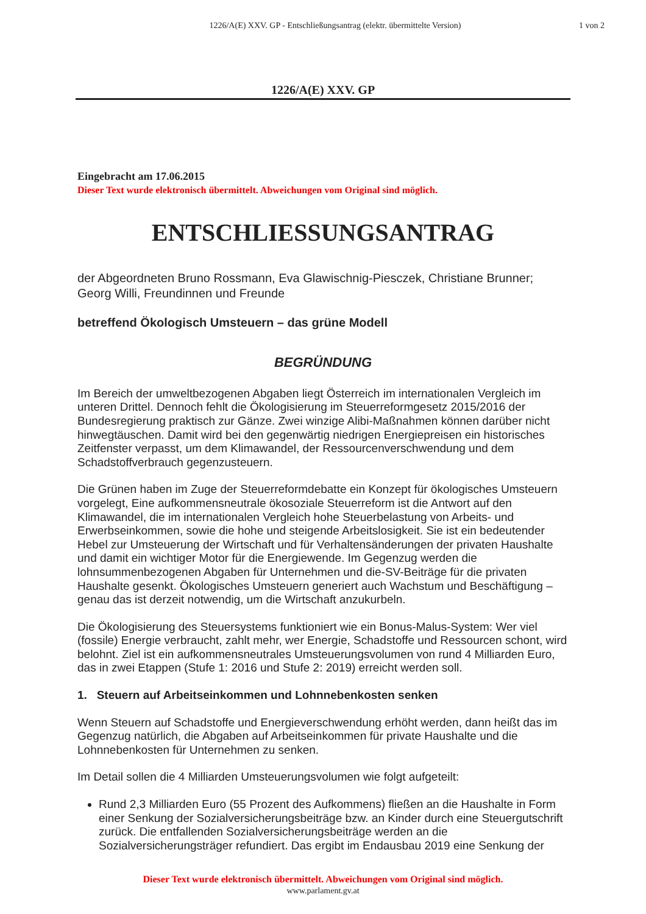1226/A(E) XXV. GP - Entschließungsantrag (elektr. übermittelte Version)
1 von 2
1226/A(E) XXV. GP
Eingebracht am 17.06.2015
Dieser Text wurde elektronisch übermittelt. Abweichungen vom Original sind möglich.
ENTSCHLIESSUNGSANTRAG
der Abgeordneten Bruno Rossmann, Eva Glawischnig-Piesczek, Christiane Brunner; Georg Willi, Freundinnen und Freunde
betreffend Ökologisch Umsteuern – das grüne Modell
BEGRÜNDUNG
Im Bereich der umweltbezogenen Abgaben liegt Österreich im internationalen Vergleich im unteren Drittel. Dennoch fehlt die Ökologisierung im Steuerreformgesetz 2015/2016 der Bundesregierung praktisch zur Gänze. Zwei winzige Alibi-Maßnahmen können darüber nicht hinwegtäuschen. Damit wird bei den gegenwärtig niedrigen Energiepreisen ein historisches Zeitfenster verpasst, um dem Klimawandel, der Ressourcenverschwendung und dem Schadstoffverbrauch gegenzusteuern.
Die Grünen haben im Zuge der Steuerreformdebatte ein Konzept für ökologisches Umsteuern vorgelegt, Eine aufkommensneutrale ökosoziale Steuerreform ist die Antwort auf den Klimawandel, die im internationalen Vergleich hohe Steuerbelastung von Arbeits- und Erwerbseinkommen, sowie die hohe und steigende Arbeitslosigkeit. Sie ist ein bedeutender Hebel zur Umsteuerung der Wirtschaft und für Verhaltensänderungen der privaten Haushalte und damit ein wichtiger Motor für die Energiewende. Im Gegenzug werden die lohnsummenbezogenen Abgaben für Unternehmen und die-SV-Beiträge für die privaten Haushalte gesenkt. Ökologisches Umsteuern generiert auch Wachstum und Beschäftigung – genau das ist derzeit notwendig, um die Wirtschaft anzukurbeln.
Die Ökologisierung des Steuersystems funktioniert wie ein Bonus-Malus-System: Wer viel (fossile) Energie verbraucht, zahlt mehr, wer Energie, Schadstoffe und Ressourcen schont, wird belohnt. Ziel ist ein aufkommensneutrales Umsteuerungsvolumen von rund 4 Milliarden Euro, das in zwei Etappen (Stufe 1: 2016 und Stufe 2: 2019) erreicht werden soll.
1. Steuern auf Arbeitseinkommen und Lohnnebenkosten senken
Wenn Steuern auf Schadstoffe und Energieverschwendung erhöht werden, dann heißt das im Gegenzug natürlich, die Abgaben auf Arbeitseinkommen für private Haushalte und die Lohnnebenkosten für Unternehmen zu senken.
Im Detail sollen die 4 Milliarden Umsteuerungsvolumen wie folgt aufgeteilt:
Rund 2,3 Milliarden Euro (55 Prozent des Aufkommens) fließen an die Haushalte in Form einer Senkung der Sozialversicherungsbeiträge bzw. an Kinder durch eine Steuergutschrift zurück. Die entfallenden Sozialversicherungsbeiträge werden an die Sozialversicherungsträger refundiert. Das ergibt im Endausbau 2019 eine Senkung der
Dieser Text wurde elektronisch übermittelt. Abweichungen vom Original sind möglich.
www.parlament.gv.at